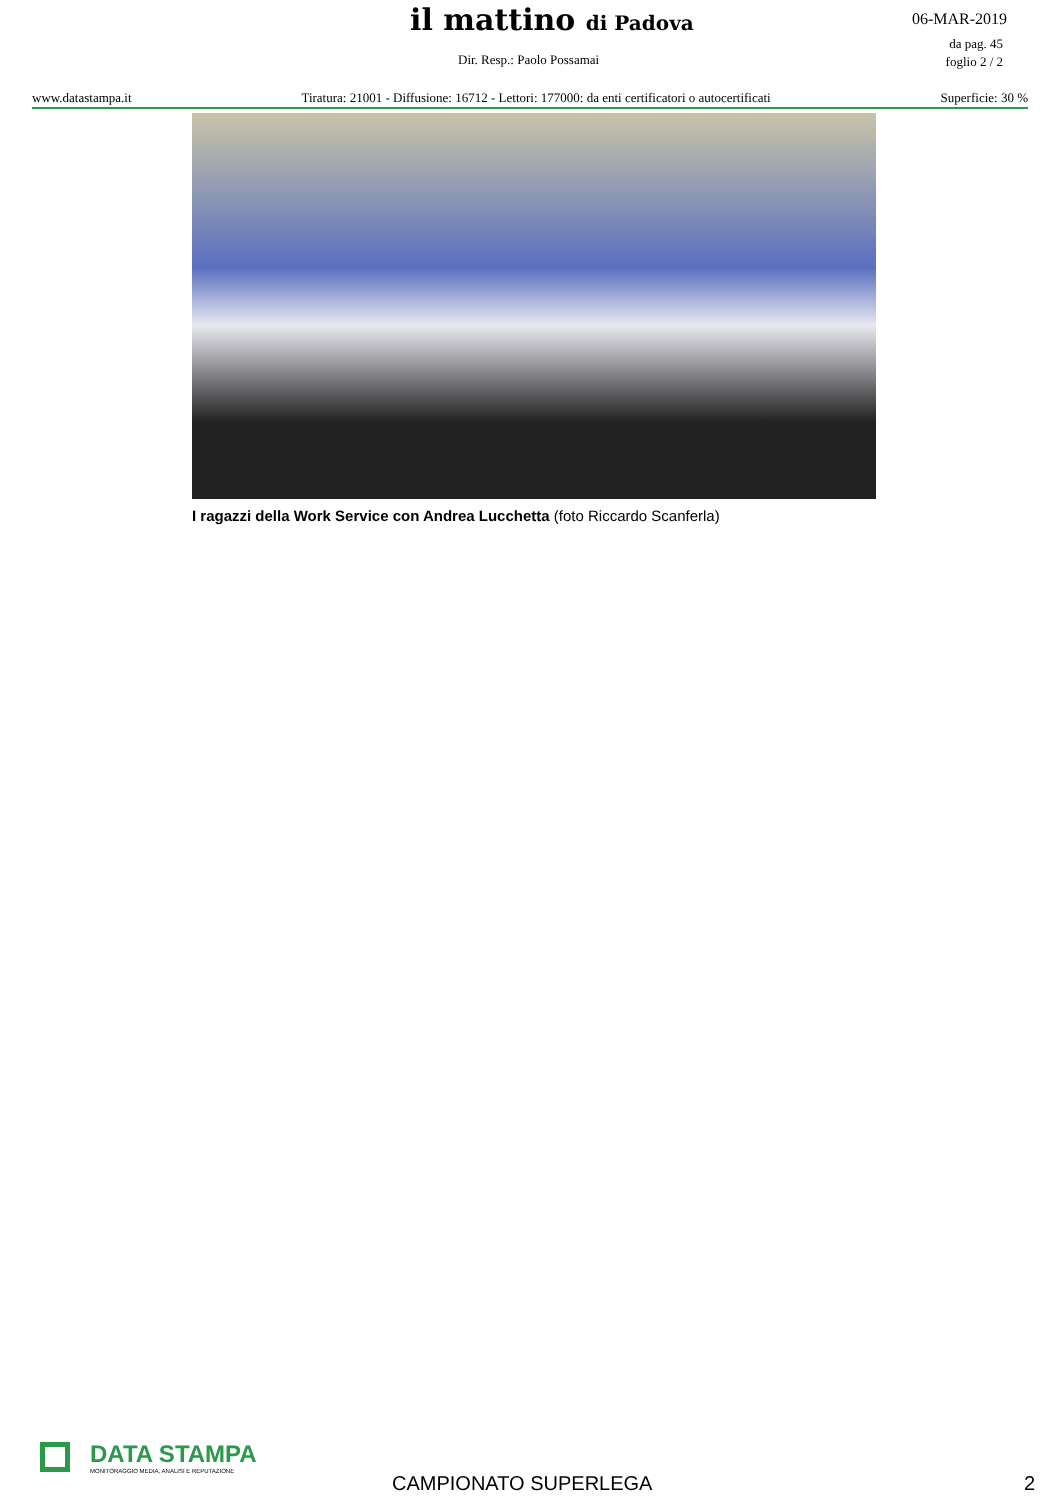il mattino di Padova 06-MAR-2019
da pag. 45
foglio 2 / 2
Dir. Resp.: Paolo Possamai
www.datastampa.it Tiratura: 21001 - Diffusione: 16712 - Lettori: 177000: da enti certificatori o autocertificati Superficie: 30 %
I ragazzi della Work Service con Andrea Lucchetta (foto Riccardo Scanferla)
DATA STAMPA
MONITORAGGIO MEDIA, ANALISI E REPUTAZIONE
CAMPIONATO SUPERLEGA 2